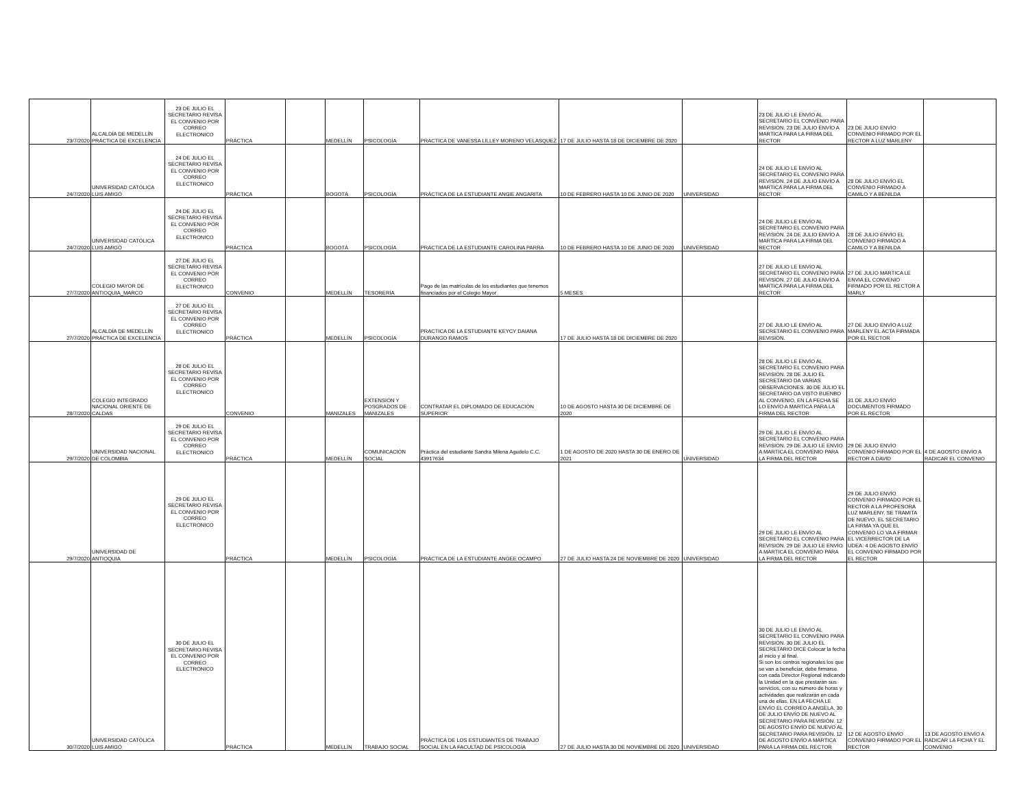| 23/7/2020 | ALCALDÍA DE MEDELLÍN PRÁCTICA DE EXCELENCIA | 23 DE JULIO EL SECRETARIO REVISA EL CONVENIO POR CORREO ELECTRONICO | PRÁCTICA | | MEDELLÍN | PSICOLOGÍA | PRACTICA DE VANESSA LILLEY MORENO VELASQUEZ | 17 DE JULIO HASTA 18 DE DICIEMBRE DE 2020 | | 23 DE JULIO LE ENVÍO AL SECRETARIO EL CONVENIO PARA REVISIÓN. 23 DE JULIO ENVÍO A MARTICA PARA LA FIRMA DEL RECTOR | 23 DE JULIO ENVÍO CONVENIO FIRMADO POR EL RECTOR A LUZ MARLENY | |
| 24/7/2020 | UNIVERSIDAD CATÓLICA LUIS AMIGÓ | 24 DE JULIO EL SECRETARIO REVISA EL CONVENIO POR CORREO ELECTRONICO | PRÁCTICA | | BOGOTÁ | PSICOLOGÍA | PRÁCTICA DE LA ESTUDIANTE ANGIE ANGARITA | 10 DE FEBRERO HASTA 10 DE JUNIO DE 2020 | UNIVERSIDAD | 24 DE JULIO LE ENVÍO AL SECRETARIO EL CONVENIO PARA REVISIÓN. 24 DE JULIO ENVÍO A MARTICA PARA LA FIRMA DEL RECTOR | 28 DE JULIO ENVÍO EL CONVENIO FIRMADO A CAMILO Y A BENILDA | |
| 24/7/2020 | UNIVERSIDAD CATÓLICA LUIS AMIGÓ | 24 DE JULIO EL SECRETARIO REVISA EL CONVENIO POR CORREO ELECTRONICO | PRÁCTICA | | BOGOTÁ | PSICOLOGÍA | PRÁCTICA DE LA ESTUDIANTE CAROLINA PARRA | 10 DE FEBRERO HASTA 10 DE JUNIO DE 2020 | UNIVERSIDAD | 24 DE JULIO LE ENVÍO AL SECRETARIO EL CONVENIO PARA REVISIÓN. 24 DE JULIO ENVÍO A MARTICA PARA LA FIRMA DEL RECTOR | 28 DE JULIO ENVÍO EL CONVENIO FIRMADO A CAMILO Y A BENILDA | |
| 27/7/2020 | COLEGIO MAYOR DE ANTIOQUIA_MARCO | 27 DE JULIO EL SECRETARIO REVISA EL CONVENIO POR CORREO ELECTRONICO | CONVENIO | | MEDELLÍN | TESORERÍA | Pago de las matrículas de los estudiantes que tenemos financiados por el Colegio Mayor | 5 MESES | | 27 DE JULIO LE ENVÍO AL SECRETARIO EL CONVENIO PARA REVISIÓN. 27 DE JULIO ENVÍO A MARTICA PARA LA FIRMA DEL RECTOR | 27 DE JULIO MARTICA LE ENVIA EL CONVENIO FIRMADO POR EL RECTOR A MARLY | |
| 27/7/2020 | ALCALDÍA DE MEDELLÍN PRÁCTICA DE EXCELENCIA | 27 DE JULIO EL SECRETARIO REVISA EL CONVENIO POR CORREO ELECTRONICO | PRÁCTICA | | MEDELLÍN | PSICOLOGÍA | PRACTICA DE LA ESTUDIANTE KEYCY DAIANA DURANGO RAMOS | 17 DE JULIO HASTA 18 DE DICIEMBRE DE 2020 | | 27 DE JULIO LE ENVÍO AL SECRETARIO EL CONVENIO PARA REVISIÓN. | 27 DE JULIO ENVÍO A LUZ MARLENY EL ACTA FIRMADA POR EL RECTOR | |
| 28/7/2020 | COLEGIO INTEGRADO NACIONAL ORIENTE DE CALDAS | 28 DE JULIO EL SECRETARIO REVISA EL CONVENIO POR CORREO ELECTRONICO | CONVENIO | | MANIZALES | EXTENSIÓN Y POSGRADOS DE MANIZALES | CONTRATAR EL DIPLOMADO DE EDUCACIÓN SUPERIOR | 10 DE AGOSTO HASTA 30 DE DICIEMBRE DE 2020 | | 28 DE JULIO LE ENVÍO AL SECRETARIO EL CONVENIO PARA REVISIÓN. 28 DE JULIO EL SECRETARIO DA VARIAS OBSERVACIONES. 30 DE JULIO EL SECRETARIO DA VISTO BUENBO AL CONVENIO, EN LA FECHA SE LO ENVÍO A MARTICA PARA LA FIRMA DEL RECTOR | 31 DE JULIO ENVÍO DOCUMENTOS FIRMADO POR EL RECTOR | |
| 29/7/2020 | UNIVERSIDAD NACIONAL DE COLOMBIA | 29 DE JULIO EL SECRETARIO REVISA EL CONVENIO POR CORREO ELECTRONICO | PRÁCTICA | | MEDELLÍN | COMUNICACIÓN SOCIAL | Práctica del estudiante Sandra Milena Agudelo C.C. 43917634 | 1 DE AGOSTO DE 2020 HASTA 30 DE ENERO DE 2021 | UNIVERSIDAD | 29 DE JULIO LE ENVÍO AL SECRETARIO EL CONVENIO PARA REVISIÓN. 29 DE JULIO LE ENVÍO A MARTICA EL CONVENIO PARA LA FIRMA DEL RECTOR | 29 DE JULIO ENVÍO CONVENIO FIRMADO POR EL RECTOR A DAVID | 4 DE AGOSTO ENVÍO A RADICAR EL CONVENIO |
| 29/7/2020 | UNIVERSIDAD DE ANTIOQUIA | 29 DE JULIO EL SECRETARIO REVISA EL CONVENIO POR CORREO ELECTRONICO | PRÁCTICA | | MEDELLÍN | PSICOLOGÍA | PRÁCTICA DE LA ESTUDIANTE ANGEE OCAMPO | 27 DE JULIO HASTA 24 DE NOVIEMBRE DE 2020 | UNIVERSIDAD | 29 DE JULIO LE ENVÍO AL SECRETARIO EL CONVENIO PARA REVISIÓN. 29 DE JULIO LE ENVÍO A MARTICA EL CONVENIO PARA LA FIRMA DEL RECTOR | 29 DE JULIO ENVÍO CONVENIO FIRMADO POR EL RECTOR A LA PROFESORA LUZ MARLENY. SE TRAMITA DE NUEVO. EL SECRETARIO LA FIRMA YA QUE EL CONVENIO LO VA A FIRMAR EL VICERRECTOR DE LA UDEA. 4 DE AGOSTO ENVÍO EL CONVENIO FIRMADO POR EL RECTOR | |
| 30/7/2020 | UNIVERSIDAD CATÓLICA LUIS AMIGÓ | 30 DE JULIO EL SECRETARIO REVISA EL CONVENIO POR CORREO ELECTRONICO | PRÁCTICA | | MEDELLÍN | TRABAJO SOCIAL | PRÁCTICA DE LOS ESTUDIANTES DE TRABAJO SOCIAL EN LA FACULTAD DE PSICOLOGÍA | 27 DE JULIO HASTA 30 DE NOVIEMBRE DE 2020 | UNIVERSIDAD | 30 DE JULIO LE ENVÍO AL SECRETARIO EL CONVENIO PARA REVISIÓN. 30 DE JULIO EL SECRETARIO DICE Colocar la fecha al inicio y al final. Si son los centros regionales los que se van a beneficiar, debe firmarse con cada Director Regional indicando la Unidad en la que prestarán sus servicios, con su número de horas y actividades que realizarán en cada una de ellas. EN LA FECHA LE ENVÍO EL CORREO A ANGELA. 30 DE JULIO ENVÍO DE NUEVO AL SECRETARIO PARA REVISIÓN. 12 DE AGOSTO ENVÍO DE NUEVO AL SECRETARIO PARA REVISIÓN. 12 DE AGOSTO ENVÍO A MARTICA PARA LA FIRMA DEL RECTOR | 12 DE AGOSTO ENVÍO CONVENIO FIRMADO POR EL RECTOR | 13 DE AGOSTO ENVÍO A RADICAR LA FICHA Y EL CONVENIO |